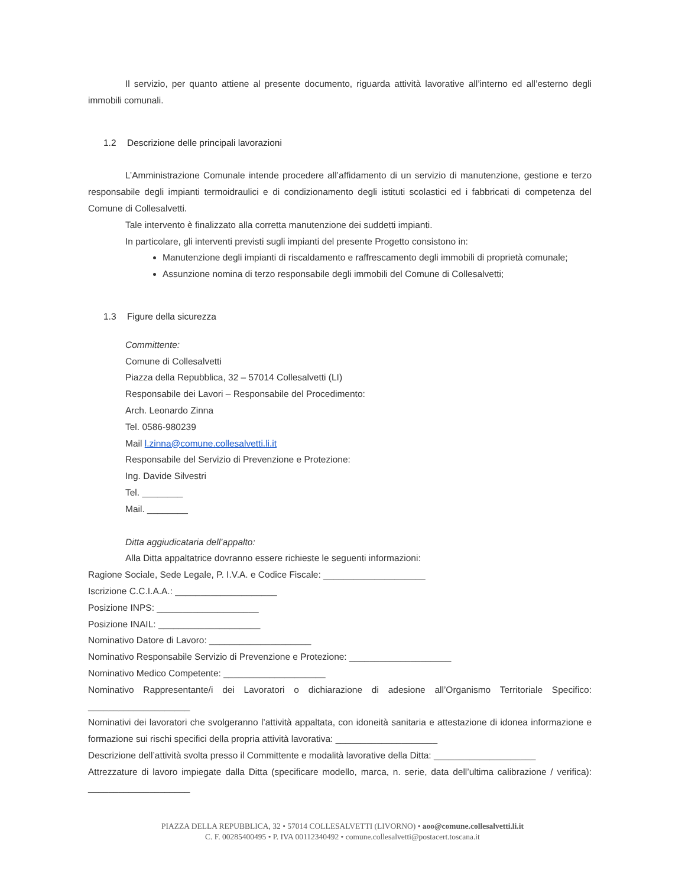Il servizio, per quanto attiene al presente documento, riguarda attività lavorative all’interno ed all’esterno degli immobili comunali.
1.2 Descrizione delle principali lavorazioni
L’Amministrazione Comunale intende procedere all’affidamento di un servizio di manutenzione, gestione e terzo responsabile degli impianti termoidraulici e di condizionamento degli istituti scolastici ed i fabbricati di competenza del Comune di Collesalvetti.
Tale intervento è finalizzato alla corretta manutenzione dei suddetti impianti.
In particolare, gli interventi previsti sugli impianti del presente Progetto consistono in:
Manutenzione degli impianti di riscaldamento e raffrescamento degli immobili di proprietà comunale;
Assunzione nomina di terzo responsabile degli immobili del Comune di Collesalvetti;
1.3 Figure della sicurezza
Committente:
Comune di Collesalvetti
Piazza della Repubblica, 32 – 57014 Collesalvetti (LI)
Responsabile dei Lavori – Responsabile del Procedimento:
Arch. Leonardo Zinna
Tel. 0586-980239
Mail l.zinna@comune.collesalvetti.li.it
Responsabile del Servizio di Prevenzione e Protezione:
Ing. Davide Silvestri
Tel. ________
Mail. ________
Ditta aggiudicataria dell’appalto:
Alla Ditta appaltatrice dovranno essere richieste le seguenti informazioni:
Ragione Sociale, Sede Legale, P. I.V.A. e Codice Fiscale: ____________________
Iscrizione C.C.I.A.A.: ____________________
Posizione INPS: ____________________
Posizione INAIL: ____________________
Nominativo Datore di Lavoro: ____________________
Nominativo Responsabile Servizio di Prevenzione e Protezione: ____________________
Nominativo Medico Competente: ____________________
Nominativo Rappresentante/i dei Lavoratori o dichiarazione di adesione all’Organismo Territoriale Specifico: ____________________
Nominativi dei lavoratori che svolgeranno l’attività appaltata, con idoneità sanitaria e attestazione di idonea informazione e formazione sui rischi specifici della propria attività lavorativa: ____________________
Descrizione dell’attività svolta presso il Committente e modalità lavorative della Ditta: ____________________
Attrezzature di lavoro impiegate dalla Ditta (specificare modello, marca, n. serie, data dell’ultima calibrazione / verifica): ____________________
PIAZZA DELLA REPUBBLICA, 32 • 57014 COLLESALVETTI (LIVORNO) • aoo@comune.collesalvetti.li.it
C. F. 00285400495 • P. IVA 00112340492 • comune.collesalvetti@postacert.toscana.it